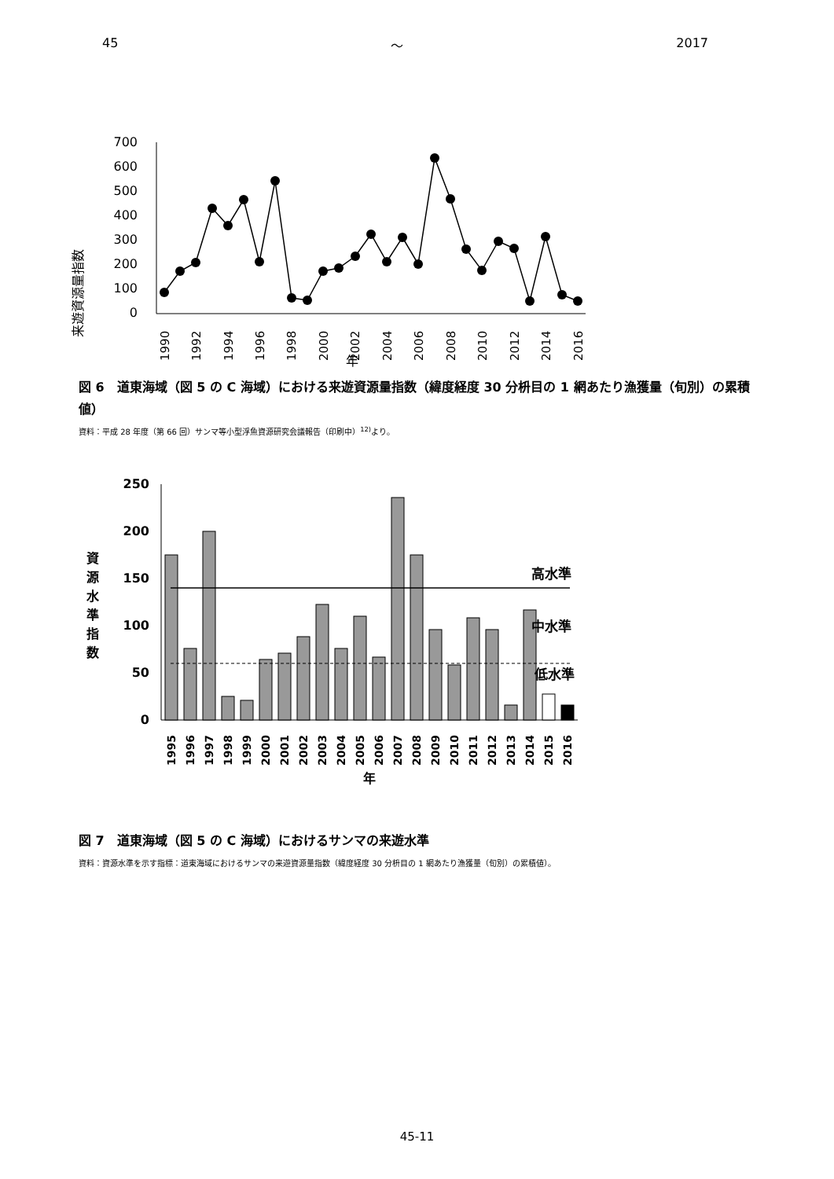45 ～ 2017
来遊資源量指数
700
600
500
400
300
200
100
0
1990
1992
1994
1996
1998
2000
2002
2004
2006
2008
2010
2012
2014
2016
年
図 6　道東海域（図 5 の C 海域）における来遊資源量指数（緯度経度 30 分枡目の 1 網あたり漁獲量（旬別）の累積値）
資料：平成 28 年度（第 66 回）サンマ等小型浮魚資源研究会議報告（印刷中）<sup>12)</sup>より。
250
200
150
100
50
0
資
源
水
準
指
数
高水準
中水準
低水準
1995
1996
1997
1998
1999
2000
2001
2002
2003
2004
2005
2006
2007
2008
2009
2010
2011
2012
2013
2014
2015
2016
年
図 7　道東海域（図 5 の C 海域）におけるサンマの来遊水準
資料：資源水準を示す指標：道東海域におけるサンマの来遊資源量指数（緯度経度 30 分枡目の 1 網あたり漁獲量（旬別）の累積値）。
45-11